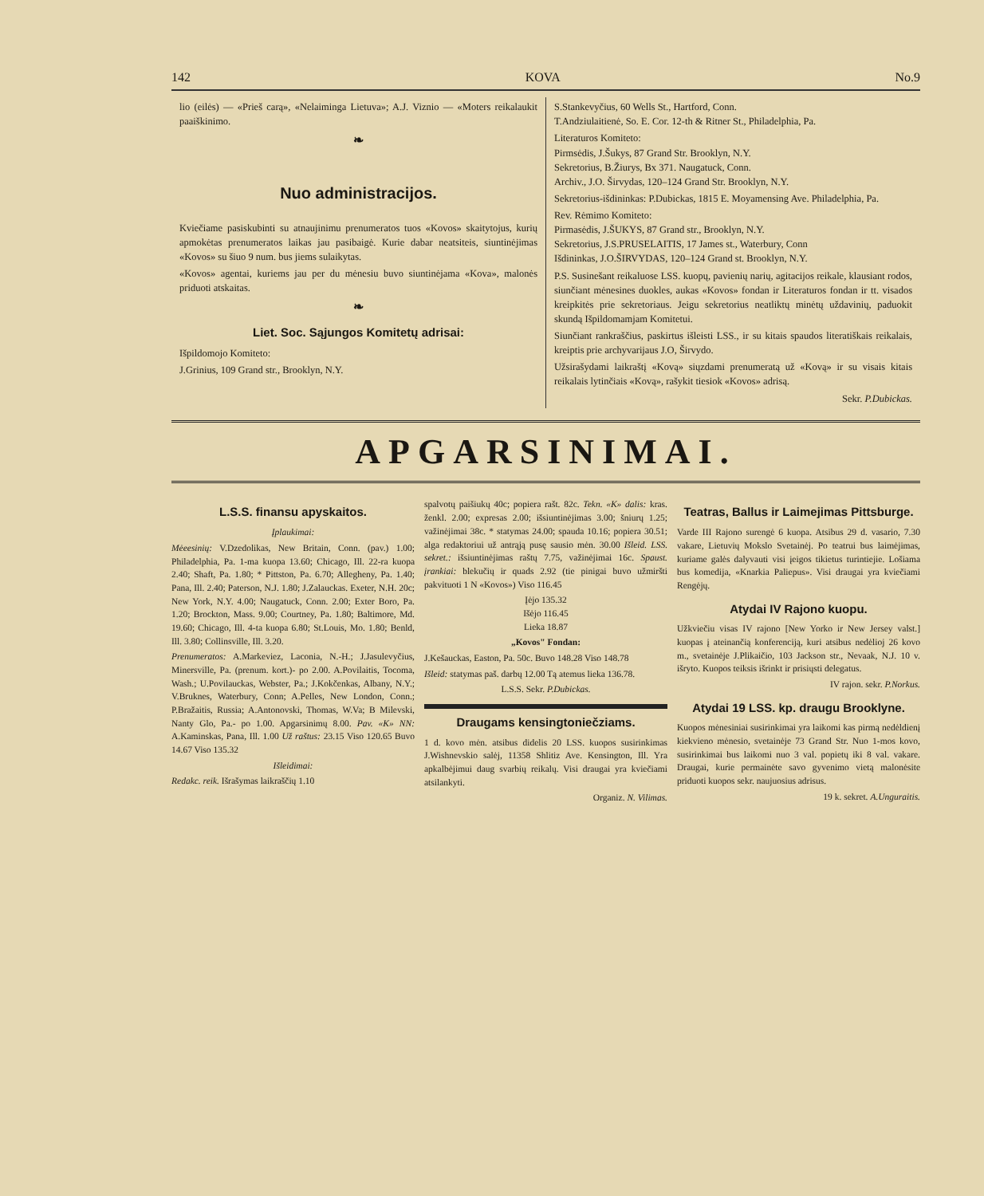142 KOVA No.9
lio (eilės) — «Prieš carą», «Nelaiminga Lietuva»; A.J. Viznio — «Moters reikalaukit paaiškinimo.
❧
Nuo administracijos.
Kviečiame pasiskubinti su atnaujinimu prenumeratos tuos «Kovos» skaitytojus, kurių apmokėtas prenumeratos laikas jau pasibaigė. Kurie dabar neatsiteis, siuntinėjimas «Kovos» su šiuo 9 num. bus jiems sulaikytas.
«Kovos» agentai, kuriems jau per du mėnesiu buvo siuntinėjama «Kova», malonės priduoti atskaitas.
❧
Liet. Soc. Sąjungos Komitetų adrisai:
Išpildomojo Komiteto:
J.Grinius, 109 Grand str., Brooklyn, N.Y.
S.Stankevyčius, 60 Wells St., Hartford, Conn.
T.Andziulaitienė, So. E. Cor. 12-th & Ritner St., Philadelphia, Pa.
Literaturos Komiteto:
Pirmsėdis, J.Šukys, 87 Grand Str. Brooklyn, N.Y.
Sekretorius, B.Žiurys, Bx 371. Naugatuck, Conn.
Archiv., J.O. Širvydas, 120–124 Grand Str. Brooklyn, N.Y.
Sekretorius-išdininkas: P.Dubickas, 1815 E. Moyamensing Ave. Philadelphia, Pa.
Rev. Rėmimo Komiteto:
Pirmasėdis, J.ŠUKYS, 87 Grand str., Brooklyn, N.Y.
Sekretorius, J.S.PRUSELAITIS, 17 James st., Waterbury, Conn
Išdininkas, J.O.ŠIRVYDAS, 120–124 Grand st. Brooklyn, N.Y.
P.S. Susinešant reikaluose LSS. kuopų, pavienių narių, agitacijos reikale, klausiant rodos, siunčiant mėnesines duokles, aukas «Kovos» fondan ir Literaturos fondan ir tt. visados kreipkitės prie sekretoriaus. Jeigu sekretorius neatliktų minėtų uždavinių, paduokit skundą Išpildomamjam Komitetui.
Siunčiant rankraščius, paskirtus išleisti LSS., ir su kitais spaudos literatiškais reikalais, kreiptis prie archyvarijaus J.O, Širvydo.
Užsirašydami laikraštį «Kovą» siųzdami prenumeratą už «Kovą» ir su visais kitais reikalais lytinčiais «Kovą», rašykit tiesiok «Kovos» adrisą.
Sekr. P.Dubickas.
APGARSINIMAI.
L.S.S. finansu apyskaitos.
Įplaukimai:
Mėeesinių: V.Dzedolikas, New Britain, Conn. (pav.) 1.00; Philadelphia, Pa. 1-ma kuopa 13.60; Chicago, Ill. 22-ra kuopa 2.40; Shaft, Pa. 1.80; * Pittston, Pa. 6.70; Allegheny, Pa. 1.40; Pana, Ill. 2.40; Paterson, N.J. 1.80; J.Zalauckas. Exeter, N.H. 20c; New York, N.Y. 4.00; Naugatuck, Conn. 2.00; Exter Boro, Pa. 1.20; Brockton, Mass. 9.00; Courtney, Pa. 1.80; Baltimore, Md. 19.60; Chicago, Ill. 4-ta kuopa 6.80; St.Louis, Mo. 1.80; Benld, Ill. 3.80; Collinsville, Ill. 3.20.
Prenumeratos: A.Markeviez, Laconia, N.-H.; J.Jasulevyčius, Minersville, Pa. (prenum. kort.)- po 2.00. A.Povilaitis, Tocoma, Wash.; U.Povilauckas, Webster, Pa.; J.Kokčenkas, Albany, N.Y.; V.Bruknes, Waterbury, Conn; A.Pelles, New London, Conn.; P.Bražaitis, Russia; A.Antonovski, Thomas, W.Va; B Milevski, Nanty Glo, Pa.- po 1.00. Apgarsinimų 8.00. Pav. «K» NN: A.Kaminskas, Pana, Ill. 1.00 Už raštus: 23.15 Viso 120.65 Buvo 14.67 Viso 135.32
Išleidimai:
Redakc. reik. Išrašymas laikraščių 1.10
spalvotų paišiukų 40c; popiera rašt. 82c. Tekn. «K» dalis: kras. ženkl. 2.00; expresas 2.00; išsiuntinėjimas 3.00; šniurų 1.25; važinėjimai 38c. * statymas 24.00; spauda 10.16; popiera 30.51; alga redaktoriui už antrąją pusę sausio mėn. 30.00 Išleid. LSS. sekret.: išsiuntinėjimas raštų 7.75, važinėjimai 16c. Spaust. įrankiai: blekučių ir quads 2.92 (tie pinigai buvo užmiršti pakvituoti 1 N «Kovos») Viso 116.45
Įėjo 135.32
Išėjo 116.45
Lieka 18.87
„Kovos" Fondan:
J.Kešauckas, Easton, Pa. 50c. Buvo 148.28 Viso 148.78
Išleid: statymas paš. darbų 12.00 Tą atemus lieka 136.78.
L.S.S. Sekr. P.Dubickas.
Draugams kensingtoniečziams.
1 d. kovo mėn. atsibus didelis 20 LSS. kuopos susirinkimas J.Wishnevskio salėj, 11358 Shlitiz Ave. Kensington, Ill. Yra apkalbėjimui daug svarbių reikalų. Visi draugai yra kviečiami atsilankyti.
Organiz. N. Vilimas.
Teatras, Ballus ir Laimejimas Pittsburge.
Varde III Rajono surengė 6 kuopa. Atsibus 29 d. vasario, 7.30 vakare, Lietuvių Mokslo Svetainėj. Po teatrui bus laimėjimas, kuriame galės dalyvauti visi įeigos tikietus turintiejie. Lošiama bus komedija, «Knarkia Paliepus». Visi draugai yra kviečiami Rengėjų.
Atydai IV Rajono kuopu.
Užkviečiu visas IV rajono [New Yorko ir New Jersey valst.] kuopas į ateinančią konferenciją, kuri atsibus nedėlioj 26 kovo m., svetainėje J.Plikaičio, 103 Jackson str., Nevaak, N.J. 10 v. išryto. Kuopos teiksis išrinkt ir prisiųsti delegatus.
IV rajon. sekr. P.Norkus.
Atydai 19 LSS. kp. draugu Brooklyne.
Kuopos mėnesiniai susirinkimai yra laikomi kas pirmą nedėldienį kiekvieno mėnesio, svetainėje 73 Grand Str. Nuo 1-mos kovo, susirinkimai bus laikomi nuo 3 val. popietų iki 8 val. vakare. Draugai, kurie permainėte savo gyvenimo vietą malonėsite priduoti kuopos sekr. naujuosius adrisus.
19 k. sekret. A.Unguraitis.